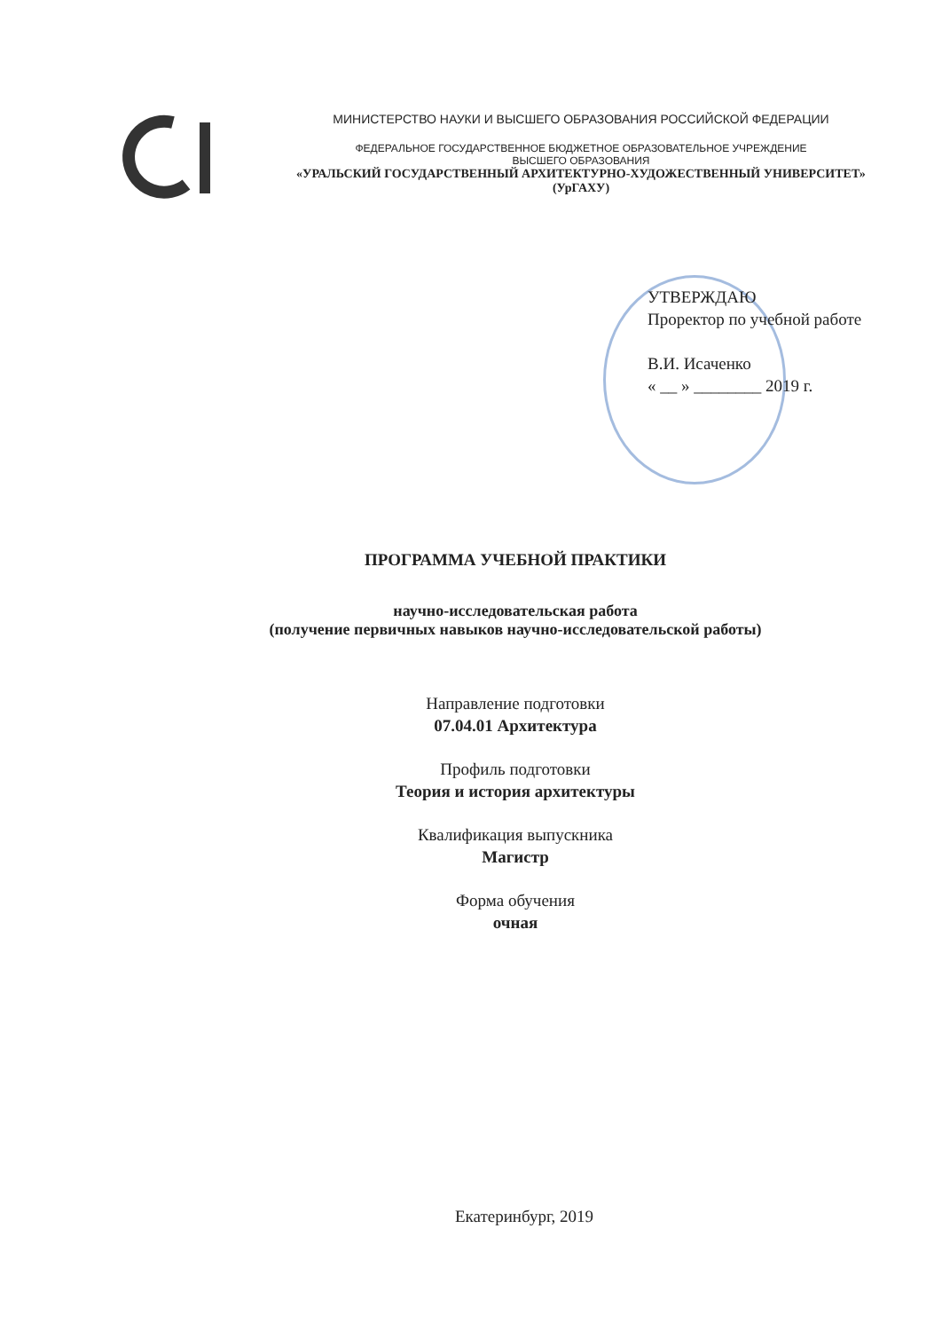МИНИСТЕРСТВО НАУКИ И ВЫСШЕГО ОБРАЗОВАНИЯ РОССИЙСКОЙ ФЕДЕРАЦИИ
ФЕДЕРАЛЬНОЕ ГОСУДАРСТВЕННОЕ БЮДЖЕТНОЕ ОБРАЗОВАТЕЛЬНОЕ УЧРЕЖДЕНИЕ
ВЫСШЕГО ОБРАЗОВАНИЯ
«УРАЛЬСКИЙ ГОСУДАРСТВЕННЫЙ АРХИТЕКТУРНО-ХУДОЖЕСТВЕННЫЙ УНИВЕРСИТЕТ»
(УрГАХУ)
УТВЕРЖДАЮ
Проректор по учебной работе
В.И. Исаченко
« __ » ________ 2019 г.
ПРОГРАММА УЧЕБНОЙ ПРАКТИКИ
научно-исследовательская работа
(получение первичных навыков научно-исследовательской работы)
Направление подготовки
07.04.01 Архитектура
Профиль подготовки
Теория и история архитектуры
Квалификация выпускника
Магистр
Форма обучения
очная
Екатеринбург, 2019